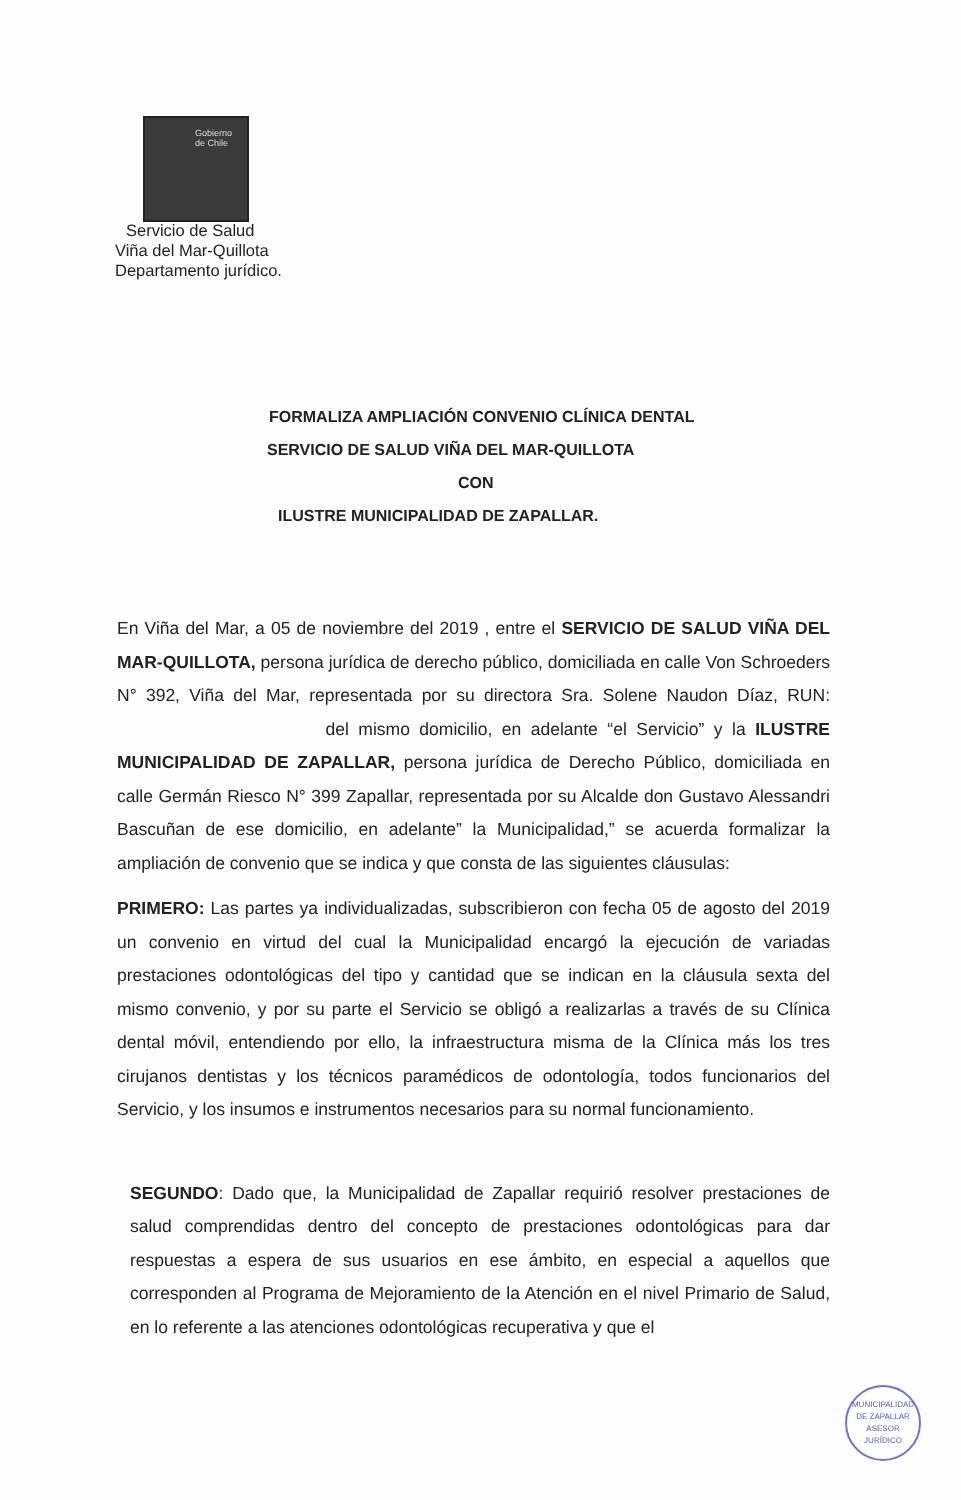Gobierno
de Chile
Servicio de Salud
Viña del Mar-Quillota
Departamento jurídico.
FORMALIZA AMPLIACIÓN CONVENIO CLÍNICA DENTAL
SERVICIO DE SALUD VIÑA DEL MAR-QUILLOTA
CON
ILUSTRE MUNICIPALIDAD DE ZAPALLAR.
En Viña del Mar, a 05 de noviembre del 2019 , entre el SERVICIO DE SALUD VIÑA DEL MAR-QUILLOTA, persona jurídica de derecho público, domiciliada en calle Von Schroeders N° 392, Viña del Mar, representada por su directora Sra. Solene Naudon Díaz, RUN: del mismo domicilio, en adelante “el Servicio” y la ILUSTRE MUNICIPALIDAD DE ZAPALLAR, persona jurídica de Derecho Público, domiciliada en calle Germán Riesco N° 399 Zapallar, representada por su Alcalde don Gustavo Alessandri Bascuñan de ese domicilio, en adelante” la Municipalidad,” se acuerda formalizar la ampliación de convenio que se indica y que consta de las siguientes cláusulas:
PRIMERO: Las partes ya individualizadas, subscribieron con fecha 05 de agosto del 2019 un convenio en virtud del cual la Municipalidad encargó la ejecución de variadas prestaciones odontológicas del tipo y cantidad que se indican en la cláusula sexta del mismo convenio, y por su parte el Servicio se obligó a realizarlas a través de su Clínica dental móvil, entendiendo por ello, la infraestructura misma de la Clínica más los tres cirujanos dentistas y los técnicos paramédicos de odontología, todos funcionarios del Servicio, y los insumos e instrumentos necesarios para su normal funcionamiento.
SEGUNDO: Dado que, la Municipalidad de Zapallar requirió resolver prestaciones de salud comprendidas dentro del concepto de prestaciones odontológicas para dar respuestas a espera de sus usuarios en ese ámbito, en especial a aquellos que corresponden al Programa de Mejoramiento de la Atención en el nivel Primario de Salud, en lo referente a las atenciones odontológicas recuperativa y que el
MUNICIPALIDAD DE ZAPALLAR
ASESOR
JURÍDICO